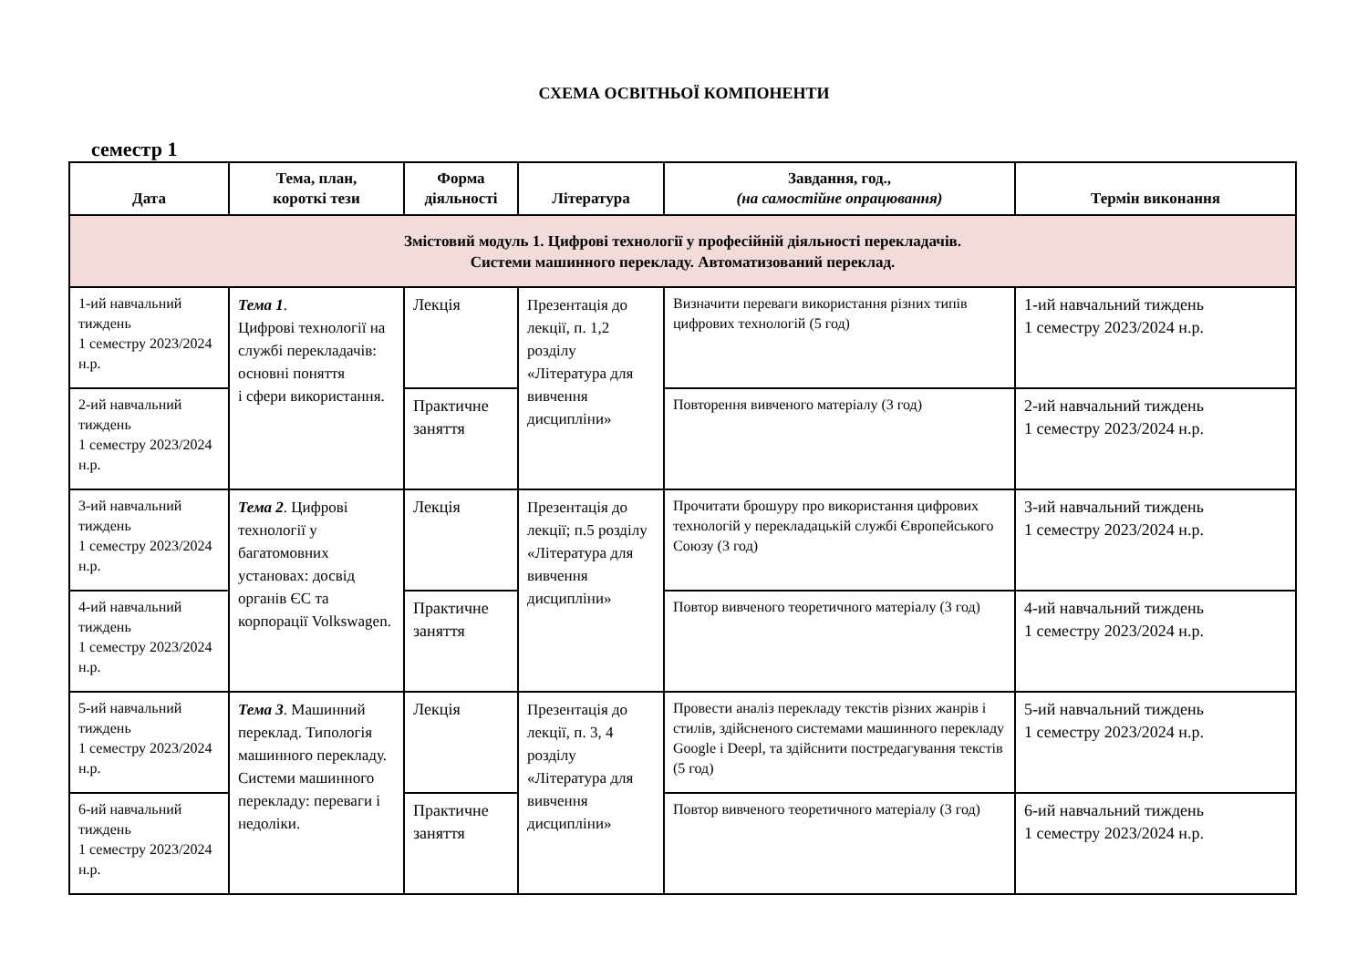СХЕМА ОСВІТНЬОЇ КОМПОНЕНТИ
семестр 1
| Дата | Тема, план, короткі тези | Форма діяльності | Література | Завдання, год., (на самостійне опрацювання) | Термін виконання |
| --- | --- | --- | --- | --- | --- |
| Змістовий модуль 1. Цифрові технології у професійній діяльності перекладачів. Системи машинного перекладу. Автоматизований переклад. | | | | | |
| 1-ий навчальний тиждень 1 семестру 2023/2024 н.р. | Тема 1 . Цифрові технології на службі перекладачів: основні поняття і сфери використання. | Лекція | Презентація до лекції, п. 1,2 розділу «Література для вивчення дисципліни» | Визначити переваги використання різних типів цифрових технологій (5 год) | 1-ий навчальний тиждень 1 семестру 2023/2024 н.р. |
| 2-ий навчальний тиждень 1 семестру 2023/2024 н.р. | | Практичне заняття | | Повторення вивченого матеріалу (3 год) | 2-ий навчальний тиждень 1 семестру 2023/2024 н.р. |
| 3-ий навчальний тиждень 1 семестру 2023/2024 н.р. | Тема 2 . Цифрові технології у багатомовних установах: досвід органів ЄС та корпорації Volkswagen. | Лекція | Презентація до лекції; п.5 розділу «Література для вивчення дисципліни» | Прочитати брошуру про використання цифрових технологій у перекладацькій службі Європейського Союзу (3 год) | 3-ий навчальний тиждень 1 семестру 2023/2024 н.р. |
| 4-ий навчальний тиждень 1 семестру 2023/2024 н.р. | | Практичне заняття | | Повтор вивченого теоретичного матеріалу (3 год) | 4-ий навчальний тиждень 1 семестру 2023/2024 н.р. |
| 5-ий навчальний тиждень 1 семестру 2023/2024 н.р. | Тема 3 . Машинний переклад. Типологія машинного перекладу. Системи машинного перекладу: переваги і недоліки. | Лекція | Презентація до лекції, п. 3, 4 розділу «Література для вивчення дисципліни» | Провести аналіз перекладу текстів різних жанрів і стилів, здійсненого системами машинного перекладу Google і Deepl, та здійснити постредагування текстів (5 год) | 5-ий навчальний тиждень 1 семестру 2023/2024 н.р. |
| 6-ий навчальний тиждень 1 семестру 2023/2024 н.р. | | Практичне заняття | | Повтор вивченого теоретичного матеріалу (3 год) | 6-ий навчальний тиждень 1 семестру 2023/2024 н.р. |